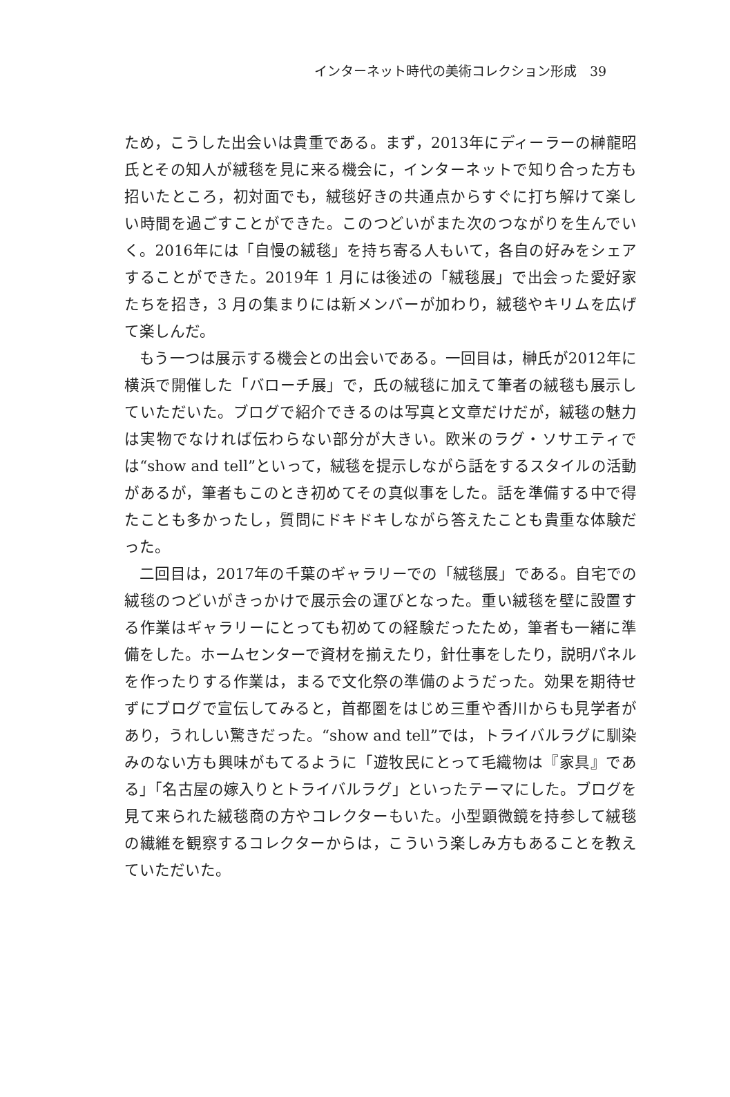インターネット時代の美術コレクション形成　39
ため，こうした出会いは貴重である。まず，2013年にディーラーの榊龍昭氏とその知人が絨毯を見に来る機会に，インターネットで知り合った方も招いたところ，初対面でも，絨毯好きの共通点からすぐに打ち解けて楽しい時間を過ごすことができた。このつどいがまた次のつながりを生んでいく。2016年には「自慢の絨毯」を持ち寄る人もいて，各自の好みをシェアすることができた。2019年 1 月には後述の「絨毯展」で出会った愛好家たちを招き，3 月の集まりには新メンバーが加わり，絨毯やキリムを広げて楽しんだ。
　もう一つは展示する機会との出会いである。一回目は，榊氏が2012年に横浜で開催した「バローチ展」で，氏の絨毯に加えて筆者の絨毯も展示していただいた。ブログで紹介できるのは写真と文章だけだが，絨毯の魅力は実物でなければ伝わらない部分が大きい。欧米のラグ・ソサエティでは“show and tell”といって，絨毯を提示しながら話をするスタイルの活動があるが，筆者もこのとき初めてその真似事をした。話を準備する中で得たことも多かったし，質問にドキドキしながら答えたことも貴重な体験だった。
　二回目は，2017年の千葉のギャラリーでの「絨毯展」である。自宅での絨毯のつどいがきっかけで展示会の運びとなった。重い絨毯を壁に設置する作業はギャラリーにとっても初めての経験だったため，筆者も一緒に準備をした。ホームセンターで資材を揃えたり，針仕事をしたり，説明パネルを作ったりする作業は，まるで文化祭の準備のようだった。効果を期待せずにブログで宣伝してみると，首都圏をはじめ三重や香川からも見学者があり，うれしい驚きだった。“show and tell”では，トライバルラグに馴染みのない方も興味がもてるように「遊牧民にとって毛織物は『家具』である」「名古屋の嫁入りとトライバルラグ」といったテーマにした。ブログを見て来られた絨毯商の方やコレクターもいた。小型顕微鏡を持参して絨毯の繊維を観察するコレクターからは，こういう楽しみ方もあることを教えていただいた。